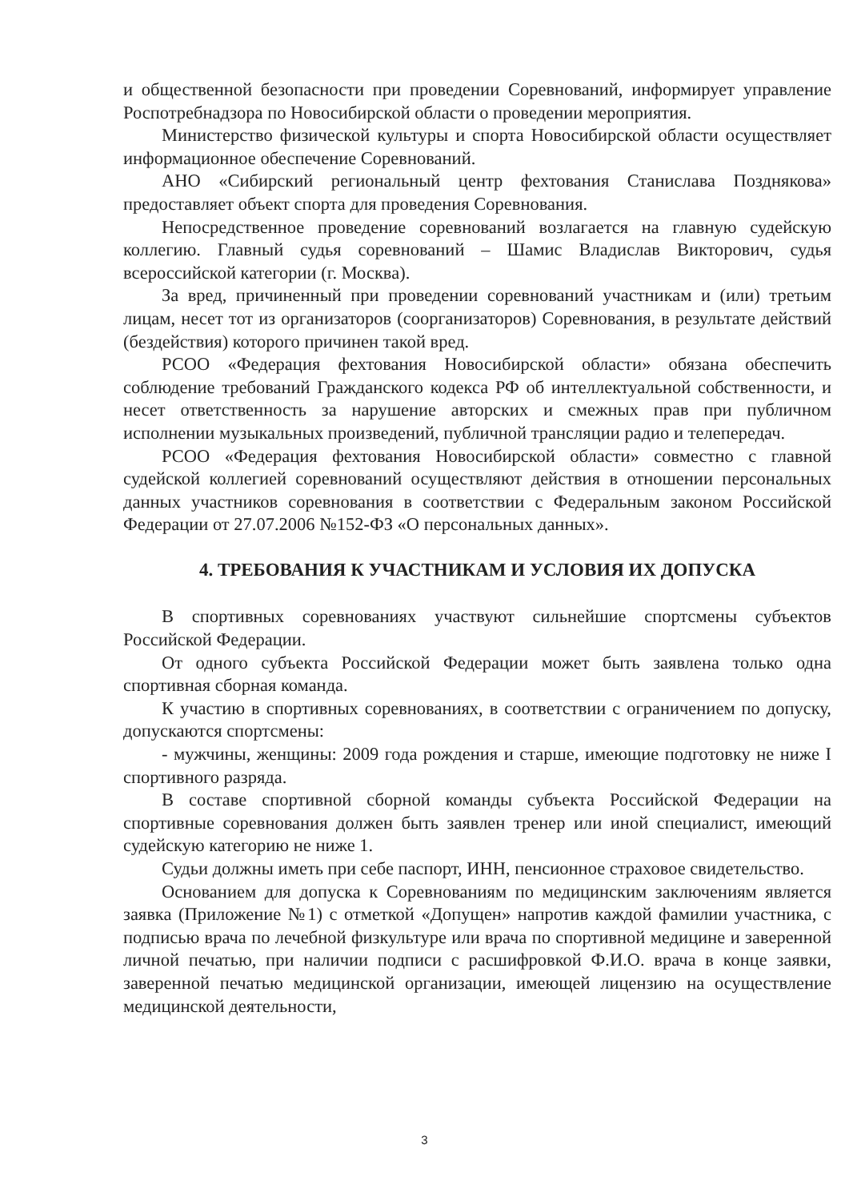и общественной безопасности при проведении Соревнований, информирует управление Роспотребнадзора по Новосибирской области о проведении мероприятия.
Министерство физической культуры и спорта Новосибирской области осуществляет информационное обеспечение Соревнований.
АНО «Сибирский региональный центр фехтования Станислава Позднякова» предоставляет объект спорта для проведения Соревнования.
Непосредственное проведение соревнований возлагается на главную судейскую коллегию. Главный судья соревнований – Шамис Владислав Викторович, судья всероссийской категории (г. Москва).
За вред, причиненный при проведении соревнований участникам и (или) третьим лицам, несет тот из организаторов (соорганизаторов) Соревнования, в результате действий (бездействия) которого причинен такой вред.
РСОО «Федерация фехтования Новосибирской области» обязана обеспечить соблюдение требований Гражданского кодекса РФ об интеллектуальной собственности, и несет ответственность за нарушение авторских и смежных прав при публичном исполнении музыкальных произведений, публичной трансляции радио и телепередач.
РСОО «Федерация фехтования Новосибирской области» совместно с главной судейской коллегией соревнований осуществляют действия в отношении персональных данных участников соревнования в соответствии с Федеральным законом Российской Федерации от 27.07.2006 №152-ФЗ «О персональных данных».
4. ТРЕБОВАНИЯ К УЧАСТНИКАМ И УСЛОВИЯ ИХ ДОПУСКА
В спортивных соревнованиях участвуют сильнейшие спортсмены субъектов Российской Федерации.
От одного субъекта Российской Федерации может быть заявлена только одна спортивная сборная команда.
К участию в спортивных соревнованиях, в соответствии с ограничением по допуску, допускаются спортсмены:
- мужчины, женщины: 2009 года рождения и старше, имеющие подготовку не ниже I спортивного разряда.
В составе спортивной сборной команды субъекта Российской Федерации на спортивные соревнования должен быть заявлен тренер или иной специалист, имеющий судейскую категорию не ниже 1.
Судьи должны иметь при себе паспорт, ИНН, пенсионное страховое свидетельство.
Основанием для допуска к Соревнованиям по медицинским заключениям является заявка (Приложение №1) с отметкой «Допущен» напротив каждой фамилии участника, с подписью врача по лечебной физкультуре или врача по спортивной медицине и заверенной личной печатью, при наличии подписи с расшифровкой Ф.И.О. врача в конце заявки, заверенной печатью медицинской организации, имеющей лицензию на осуществление медицинской деятельности,
3